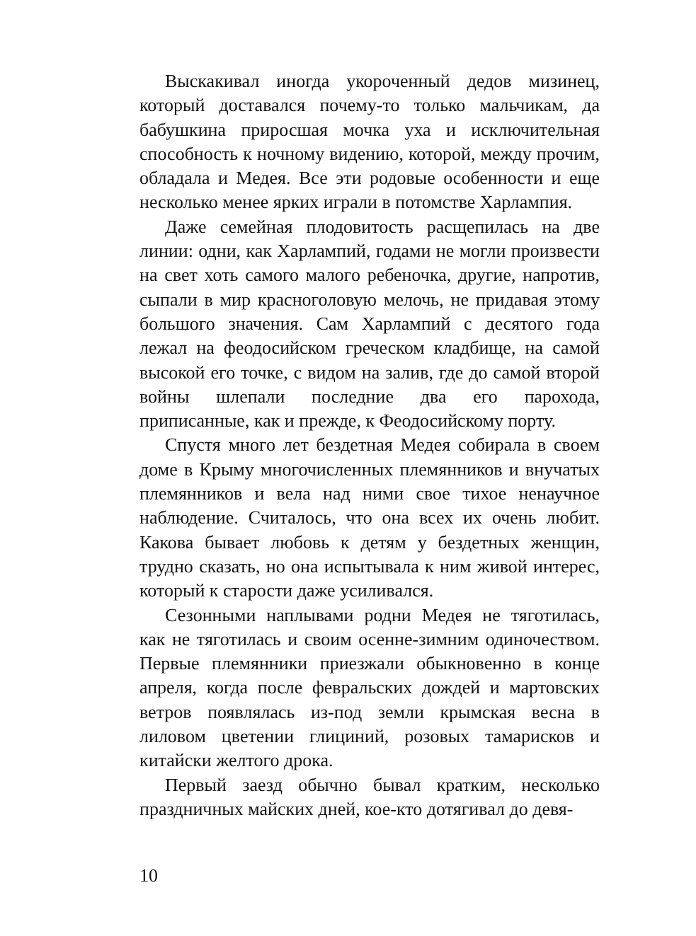Выскакивал иногда укороченный дедов мизинец, который доставался почему-то только мальчикам, да бабушкина приросшая мочка уха и исключительная способность к ночному видению, которой, между прочим, обладала и Медея. Все эти родовые особенности и еще несколько менее ярких играли в потомстве Харлампия.
Даже семейная плодовитость расщепилась на две линии: одни, как Харлампий, годами не могли произвести на свет хоть самого малого ребеночка, другие, напротив, сыпали в мир красноголовую мелочь, не придавая этому большого значения. Сам Харлампий с десятого года лежал на феодосийском греческом кладбище, на самой высокой его точке, с видом на залив, где до самой второй войны шлепали последние два его парохода, приписанные, как и прежде, к Феодосийскому порту.
Спустя много лет бездетная Медея собирала в своем доме в Крыму многочисленных племянников и внучатых племянников и вела над ними свое тихое ненаучное наблюдение. Считалось, что она всех их очень любит. Какова бывает любовь к детям у бездетных женщин, трудно сказать, но она испытывала к ним живой интерес, который к старости даже усиливался.
Сезонными наплывами родни Медея не тяготилась, как не тяготилась и своим осенне-зимним одиночеством. Первые племянники приезжали обыкновенно в конце апреля, когда после февральских дождей и мартовских ветров появлялась из-под земли крымская весна в лиловом цветении глициний, розовых тамарисков и китайски желтого дрока.
Первый заезд обычно бывал кратким, несколько праздничных майских дней, кое-кто дотягивал до девя-
10